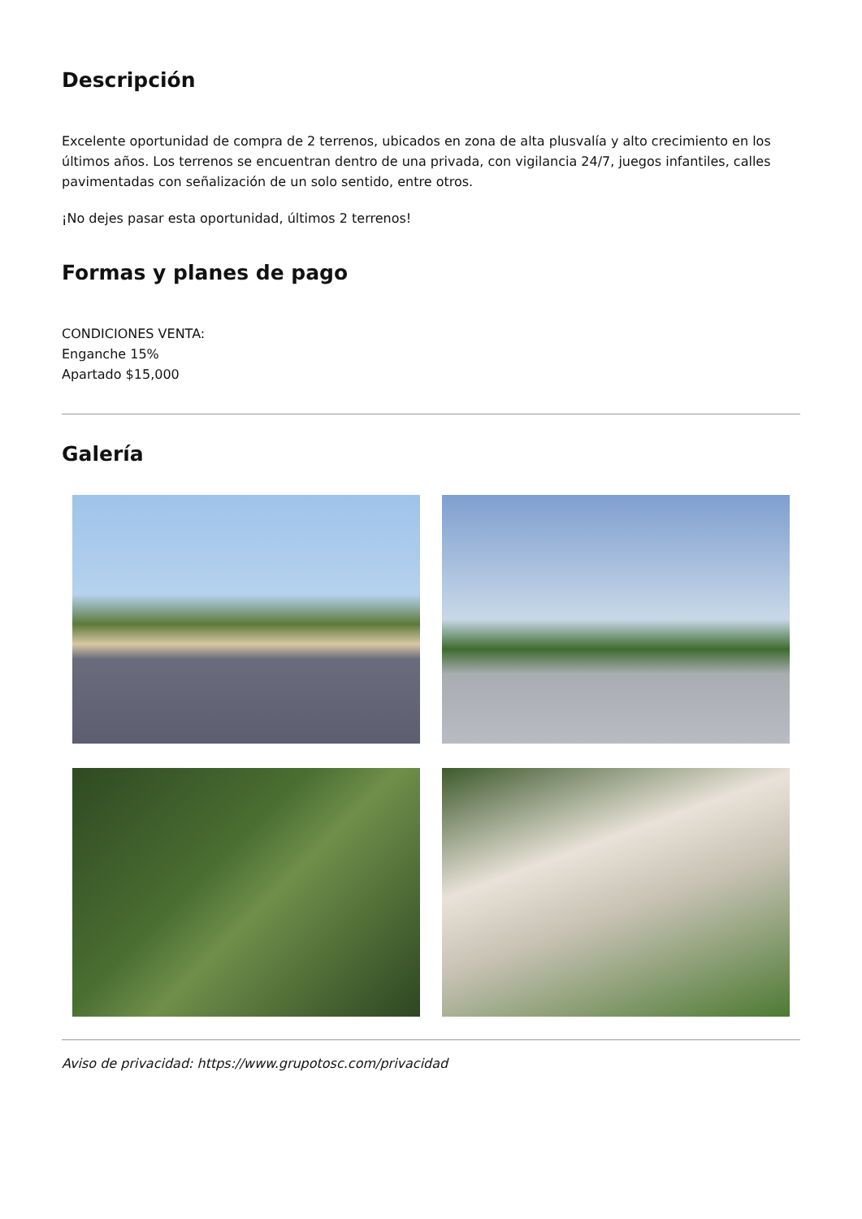Descripción
Excelente oportunidad de compra de 2 terrenos, ubicados en zona de alta plusvalía y alto crecimiento en los últimos años. Los terrenos se encuentran dentro de una privada, con vigilancia 24/7, juegos infantiles, calles pavimentadas con señalización de un solo sentido, entre otros.
¡No dejes pasar esta oportunidad, últimos 2 terrenos!
Formas y planes de pago
CONDICIONES VENTA:
Enganche 15%
Apartado $15,000
Galería
Aviso de privacidad: https://www.grupotosc.com/privacidad